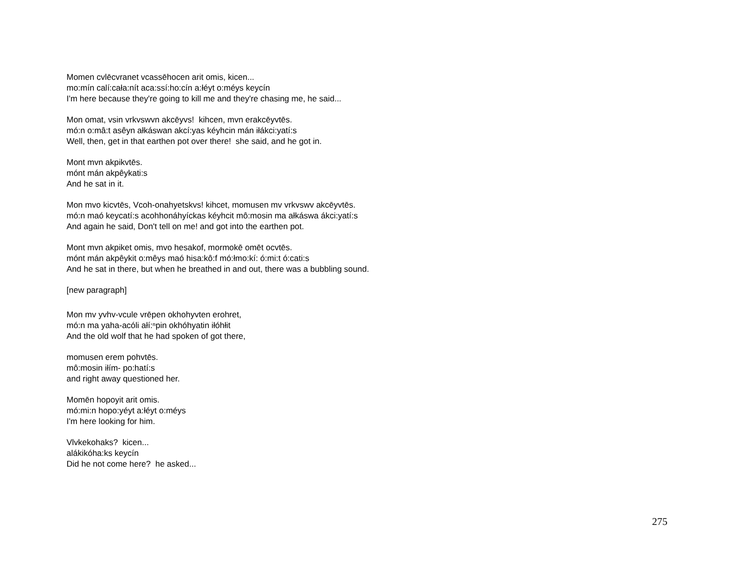Momen cvlēcvranet vcassēhocen arit omis, kicen...
mo:mín calí:cała:nít aca:ssí:ho:cín a:łéyt o:méys keycín
I'm here because they're going to kill me and they're chasing me, he said...
Mon omat, vsin vrkvswvn akcēyvs! kihcen, mvn erakcēyvtēs.
mó:n o:mâ:t asêyn ałkáswan akcí:yas kéyhcin mán iłákci:yatí:s
Well, then, get in that earthen pot over there! she said, and he got in.
Mont mvn akpikvtēs.
mónt mán akpêykati:s
And he sat in it.
Mon mvo kicvtēs, Vcoh-onahyetskvs! kihcet, momusen mv vrkvswv akcēyvtēs.
mó:n maó keycatí:s acohhonáhyíckas kéyhcit mô:mosin ma ałkáswa ákci:yatí:s
And again he said, Don't tell on me! and got into the earthen pot.
Mont mvn akpiket omis, mvo hesakof, mormokē omēt ocvtēs.
mónt mán akpêykit o:mêys maó hisa:kô:f mó:łmo:kí: ó:mi:t ó:cati:s
And he sat in there, but when he breathed in and out, there was a bubbling sound.
[new paragraph]
Mon mv yvhv-vcule vrēpen okhohyvten erohret,
mó:n ma yaha-acóli ałí:ⁿpin okhóhyatin iłóhłit
And the old wolf that he had spoken of got there,
momusen erem pohvtēs.
mô:mosin iłím- po:hatí:s
and right away questioned her.
Momēn hopoyit arit omis.
mó:mi:n hopo:yéyt a:łéyt o:méys
I'm here looking for him.
Vlvkekohaks? kicen...
alákikóha:ks keycín
Did he not come here? he asked...
275